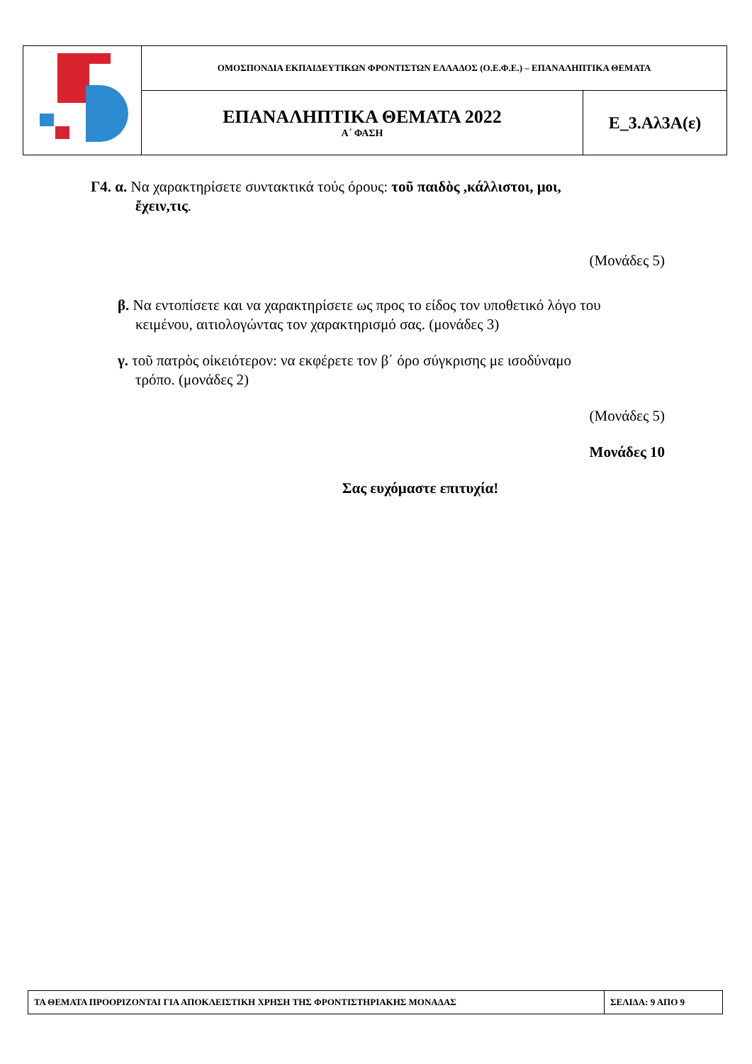| | ΟΜΟΣΠΟΝΔΙΑ ΕΚΠΑΙΔΕΥΤΙΚΩΝ ΦΡΟΝΤΙΣΤΩΝ ΕΛΛΑΔΟΣ (Ο.Ε.Φ.Ε.) – ΕΠΑΝΑΛΗΠΤΙΚΑ ΘΕΜΑΤΑ | |
| | ΕΠΑΝΑΛΗΠΤΙΚΑ ΘΕΜΑΤΑ 2022 Α΄ ΦΑΣΗ | Ε_3.Αλ3Α(ε) |
Γ4. α. Να χαρακτηρίσετε συντακτικά τούς όρους: τοῦ παιδὸς ,κάλλιστοι, μοι,
ἔχειν,τις.
(Μονάδες 5)
β. Να εντοπίσετε και να χαρακτηρίσετε ως προς το είδος τον υποθετικό λόγο του
κειμένου, αιτιολογώντας τον χαρακτηρισμό σας. (μονάδες 3)
γ. τοῦ πατρὸς οἰκειότερον: να εκφέρετε τον β΄ όρο σύγκρισης με ισοδύναμο
τρόπο. (μονάδες 2)
(Μονάδες 5)
Μονάδες 10
Σας ευχόμαστε επιτυχία!
| ΤΑ ΘΕΜΑΤΑ ΠΡΟΟΡΙΖΟΝΤΑΙ ΓΙΑ ΑΠΟΚΛΕΙΣΤΙΚΗ ΧΡΗΣΗ ΤΗΣ ΦΡΟΝΤΙΣΤΗΡΙΑΚΗΣ ΜΟΝΑΔΑΣ | ΣΕΛΙΔΑ: 9 ΑΠΟ 9 |